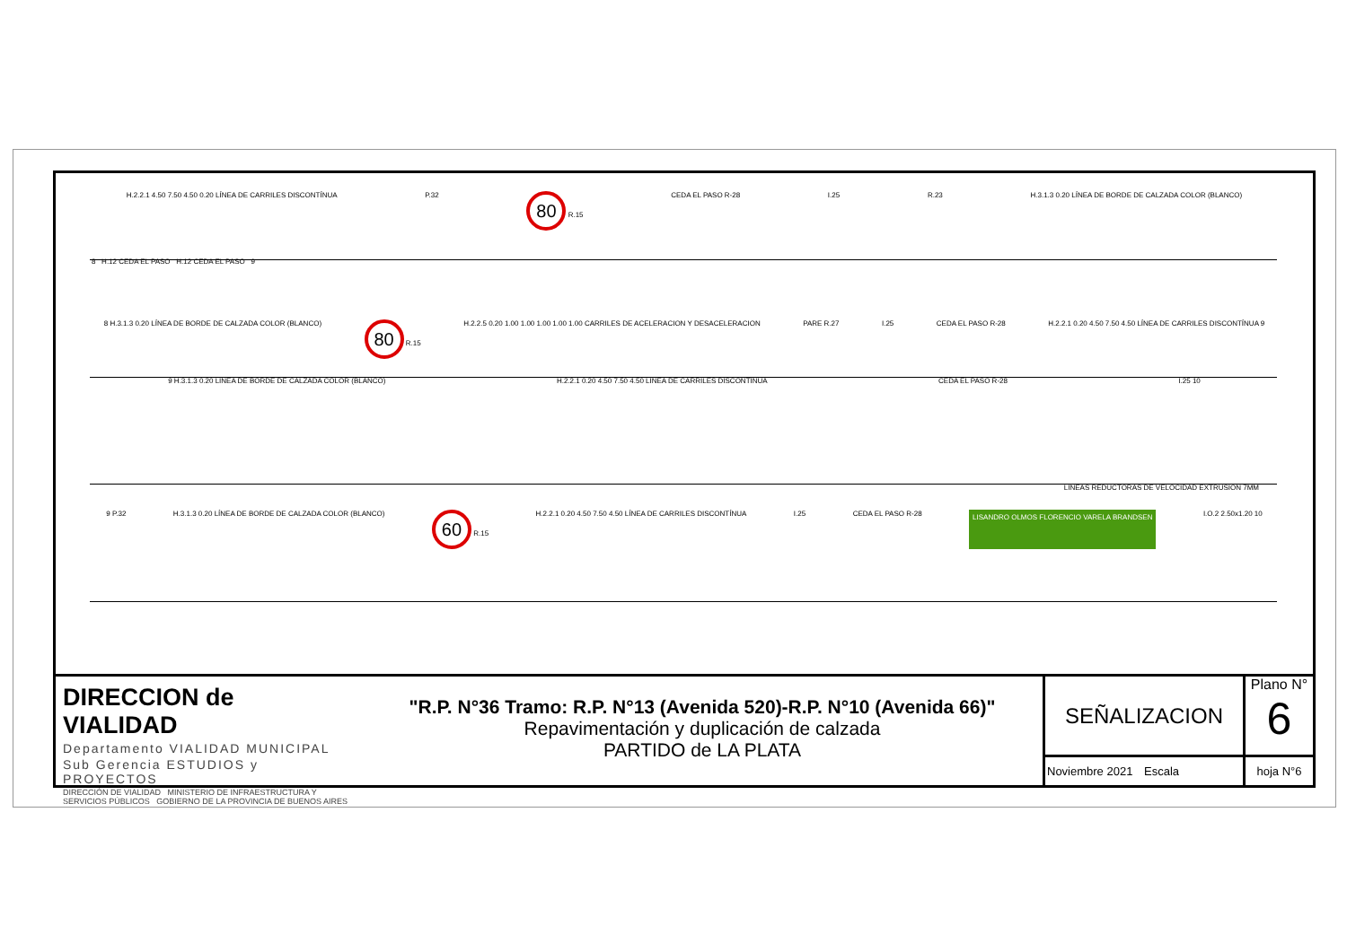H.2.2.1 4.50 7.50 4.50 0.20 LÍNEA DE CARRILES DISCONTÍNUA P.32 80 R.15 CEDA EL PASO R-28 I.25 R.23 H.3.1.3 0.20 LÍNEA DE BORDE DE CALZADA COLOR (BLANCO)
8 H.12 CEDA EL PASO H.12 CEDA EL PASO 9
8 H.3.1.3 0.20 LÍNEA DE BORDE DE CALZADA COLOR (BLANCO) 80 R.15 H.2.2.5 0.20 1.00 1.00 1.00 1.00 1.00 CARRILES DE ACELERACION Y DESACELERACION PARE R.27 I.25 CEDA EL PASO R-28 H.2.2.1 0.20 4.50 7.50 4.50 LÍNEA DE CARRILES DISCONTÍNUA 9
9 H.3.1.3 0.20 LÍNEA DE BORDE DE CALZADA COLOR (BLANCO) H.2.2.1 0.20 4.50 7.50 4.50 LÍNEA DE CARRILES DISCONTÍNUA CEDA EL PASO R-28 I.25 10
LÍNEAS REDUCTORAS DE VELOCIDAD EXTRUSION 7MM
9 P.32 H.3.1.3 0.20 LÍNEA DE BORDE DE CALZADA COLOR (BLANCO) 60 R.15 H.2.2.1 0.20 4.50 7.50 4.50 LÍNEA DE CARRILES DISCONTÍNUA I.25 CEDA EL PASO R-28 LISANDRO OLMOS FLORENCIO VARELA BRANDSEN I.O.2 2.50x1.20 10
DIRECCION de VIALIDAD
Departamento VIALIDAD MUNICIPAL
Sub Gerencia ESTUDIOS y PROYECTOS
DIRECCIÓN DE VIALIDAD MINISTERIO DE INFRAESTRUCTURA Y SERVICIOS PÚBLICOS GOBIERNO DE LA PROVINCIA DE BUENOS AIRES
"R.P. N°36 Tramo: R.P. N°13 (Avenida 520)-R.P. N°10 (Avenida 66)"
Repavimentación y duplicación de calzada
PARTIDO de LA PLATA
SEÑALIZACION
Noviembre 2021 Escala
Plano N°
6
hoja N°6